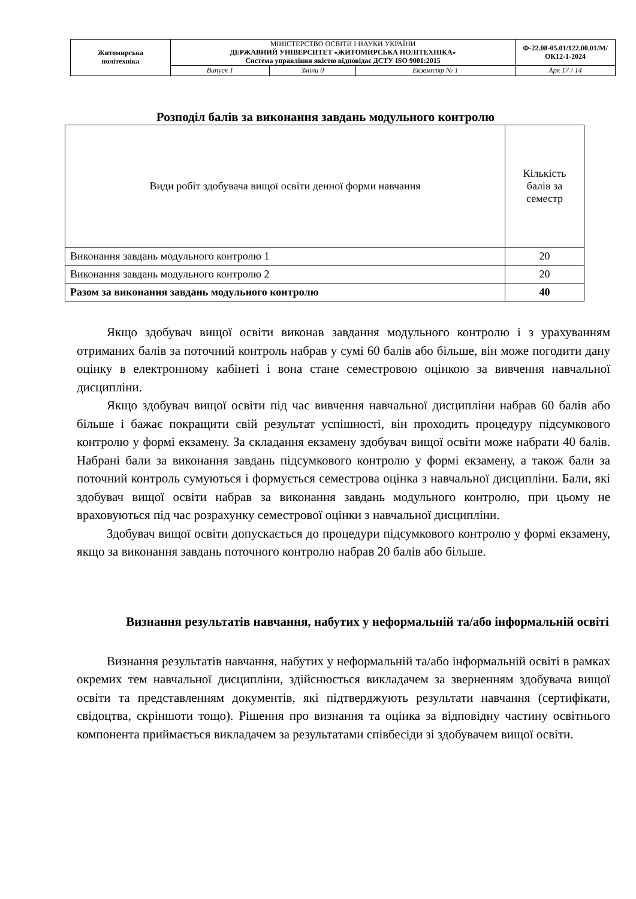| Житомирська політехніка | МІНІСТЕРСТВО ОСВІТИ І НАУКИ УКРАЇНИ ДЕРЖАВНИЙ УНІВЕРСИТЕТ «ЖИТОМИРСЬКА ПОЛІТЕХНІКА» Система управління якістю відповідає ДСТУ ISO 9001:2015 | | | Ф-22.08-05.01/122.00.01/М/ОК12-1-2024 |
| | Випуск 1 | Зміни 0 | Екземпляр № 1 | Арк 17 / 14 |
Розподіл балів за виконання завдань модульного контролю
| Види робіт здобувача вищої освіти денної форми навчання | Кількість балів за семестр |
| Виконання завдань модульного контролю 1 | 20 |
| Виконання завдань модульного контролю 2 | 20 |
| Разом за виконання завдань модульного контролю | 40 |
Якщо здобувач вищої освіти виконав завдання модульного контролю і з урахуванням отриманих балів за поточний контроль набрав у сумі 60 балів або більше, він може погодити дану оцінку в електронному кабінеті і вона стане семестровою оцінкою за вивчення навчальної дисципліни.
Якщо здобувач вищої освіти під час вивчення навчальної дисципліни набрав 60 балів або більше і бажає покращити свій результат успішності, він проходить процедуру підсумкового контролю у формі екзамену. За складання екзамену здобувач вищої освіти може набрати 40 балів. Набрані бали за виконання завдань підсумкового контролю у формі екзамену, а також бали за поточний контроль сумуються і формується семестрова оцінка з навчальної дисципліни. Бали, які здобувач вищої освіти набрав за виконання завдань модульного контролю, при цьому не враховуються під час розрахунку семестрової оцінки з навчальної дисципліни.
Здобувач вищої освіти допускається до процедури підсумкового контролю у формі екзамену, якщо за виконання завдань поточного контролю набрав 20 балів або більше.
Визнання результатів навчання, набутих у неформальній та/або інформальній освіті
Визнання результатів навчання, набутих у неформальній та/або інформальній освіті в рамках окремих тем навчальної дисципліни, здійснюється викладачем за зверненням здобувача вищої освіти та представленням документів, які підтверджують результати навчання (сертифікати, свідоцтва, скріншоти тощо). Рішення про визнання та оцінка за відповідну частину освітнього компонента приймається викладачем за результатами співбесіди зі здобувачем вищої освіти.